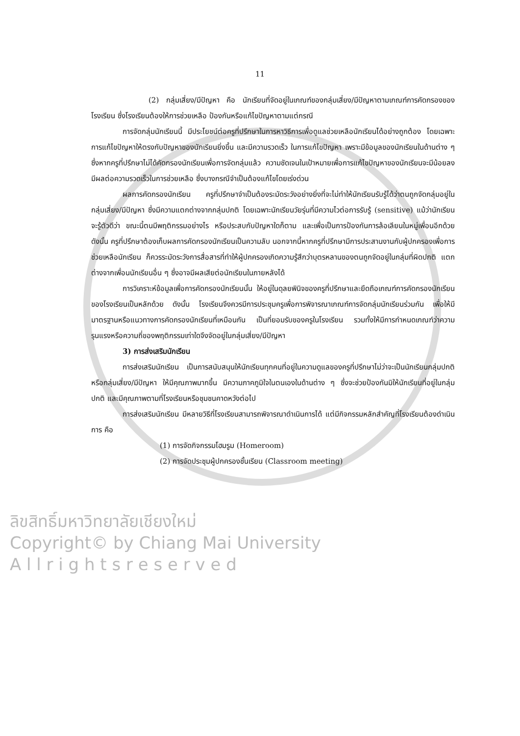11
(2) กลุ่มเสี่ยง/มีปัญหา คือ นักเรียนที่จัดอยู่ในเกณฑ์ของกลุ่มเสี่ยง/มีปัญหาตามเกณฑ์การคัดกรองของโรงเรียน ซึ่งโรงเรียนต้องให้การช่วยเหลือ ป้องกันหรือแก้ไขปัญหาตามแต่กรณี
การจัดกลุ่มนักเรียนนี้ มีประโยชน์ต่อครูที่ปรึกษาในการหาวิธีการเพื่อดูแลช่วยเหลือนักเรียนได้อย่างถูกต้อง โดยเฉพาะการแก้ไขปัญหาให้ตรงกับปัญหาของนักเรียนยิ่งขึ้น และมีความรวดเร็ว ในการแก้ไขปัญหา เพราะมีข้อมูลของนักเรียนในด้านต่าง ๆ ซึ่งหากครูที่ปรึกษาไม่ได้คัดกรองนักเรียนเพื่อการจัดกลุ่มแล้ว ความชัดเจนในเป้าหมายเพื่อการแก้ไขปัญหาของนักเรียนจะมีน้อยลง มีผลต่อความรวดเร็วในการช่วยเหลือ ซึ่งบางกรณีจำเป็นต้องแก้ไขโดยเร่งด่วน
ผลการคัดกรองนักเรียน ครูที่ปรึกษาจำเป็นต้องระมัดระวังอย่างยิ่งที่จะไม่ทำให้นักเรียนรับรู้ได้ว่าตนถูกจัดกลุ่มอยู่ในกลุ่มเสี่ยง/มีปัญหา ซึ่งมีความแตกต่างจากกลุ่มปกติ โดยเฉพาะนักเรียนวัยรุ่นที่มีความไวต่อการรับรู้ (sensitive) แม้ว่านักเรียนจะรู้ตัวดีว่า ขณะนี้ตนมีพฤติกรรมอย่างไร หรือประสบกับปัญหาใดก็ตาม และเพื่อเป็นการป้องกันการล้อเลียนในหมู่เพื่อนอีกด้วย ดังนั้น ครูที่ปรึกษาต้องเก็บผลการคัดกรองนักเรียนเป็นความลับ นอกจากนี้หากครูที่ปรึกษามีการประสานงานกับผู้ปกครองเพื่อการช่วยเหลือนักเรียน ก็ควรระมัดระวังการสื่อสารที่ทำให้ผู้ปกครองเกิดความรู้สึกว่าบุตรหลานของตนถูกจัดอยู่ในกลุ่มที่ผิดปกติ แตกต่างจากเพื่อนนักเรียนอื่น ๆ ซึ่งอาจมีผลเสียต่อนักเรียนในภายหลังได้
การวิเคราะห์ข้อมูลเพื่อการคัดกรองนักเรียนนั้น ให้อยู่ในดุลยพินิจของครูที่ปรึกษาและยึดถือเกณฑ์การคัดกรองนักเรียนของโรงเรียนเป็นหลักด้วย ดังนั้น โรงเรียนจึงควรมีการประชุมครูเพื่อการพิจารณาเกณฑ์การจัดกลุ่มนักเรียนร่วมกัน เพื่อให้มีมาตรฐานหรือแนวทางการคัดกรองนักเรียนที่เหมือนกัน เป็นที่ยอมรับของครูในโรงเรียน รวมทั้งให้มีการกำหนดเกณฑ์ว่าความรุนแรงหรือความถี่ของพฤติกรรมเท่าใดจึงจัดอยู่ในกลุ่มเสี่ยง/มีปัญหา
3) การส่งเสริมนักเรียน
การส่งเสริมนักเรียน เป็นการสนับสนุนให้นักเรียนทุกคนที่อยู่ในความดูแลของครูที่ปรึกษาไม่ว่าจะเป็นนักเรียนกลุ่มปกติหรือกลุ่มเสี่ยง/มีปัญหา ให้มีคุณภาพมากขึ้น มีความภาคภูมิใจในตนเองในด้านต่าง ๆ ซึ่งจะช่วยป้องกันมิให้นักเรียนที่อยู่ในกลุ่มปกติ และมีคุณภาพตามที่โรงเรียนหรือชุมชนคาดหวังต่อไป
การส่งเสริมนักเรียน มีหลายวิธีที่โรงเรียนสามารถพิจารณาดำเนินการได้ แต่มีกิจกรรมหลักสำคัญที่โรงเรียนต้องดำเนินการ คือ
(1) การจัดกิจกรรมโฮมรูม (Homeroom)
(2) การจัดประชุมผู้ปกครองชั้นเรียน (Classroom meeting)
ลิขสิทธิ์มหาวิทยาลัยเชียงใหม่
Copyright© by Chiang Mai University
A l l r i g h t s r e s e r v e d